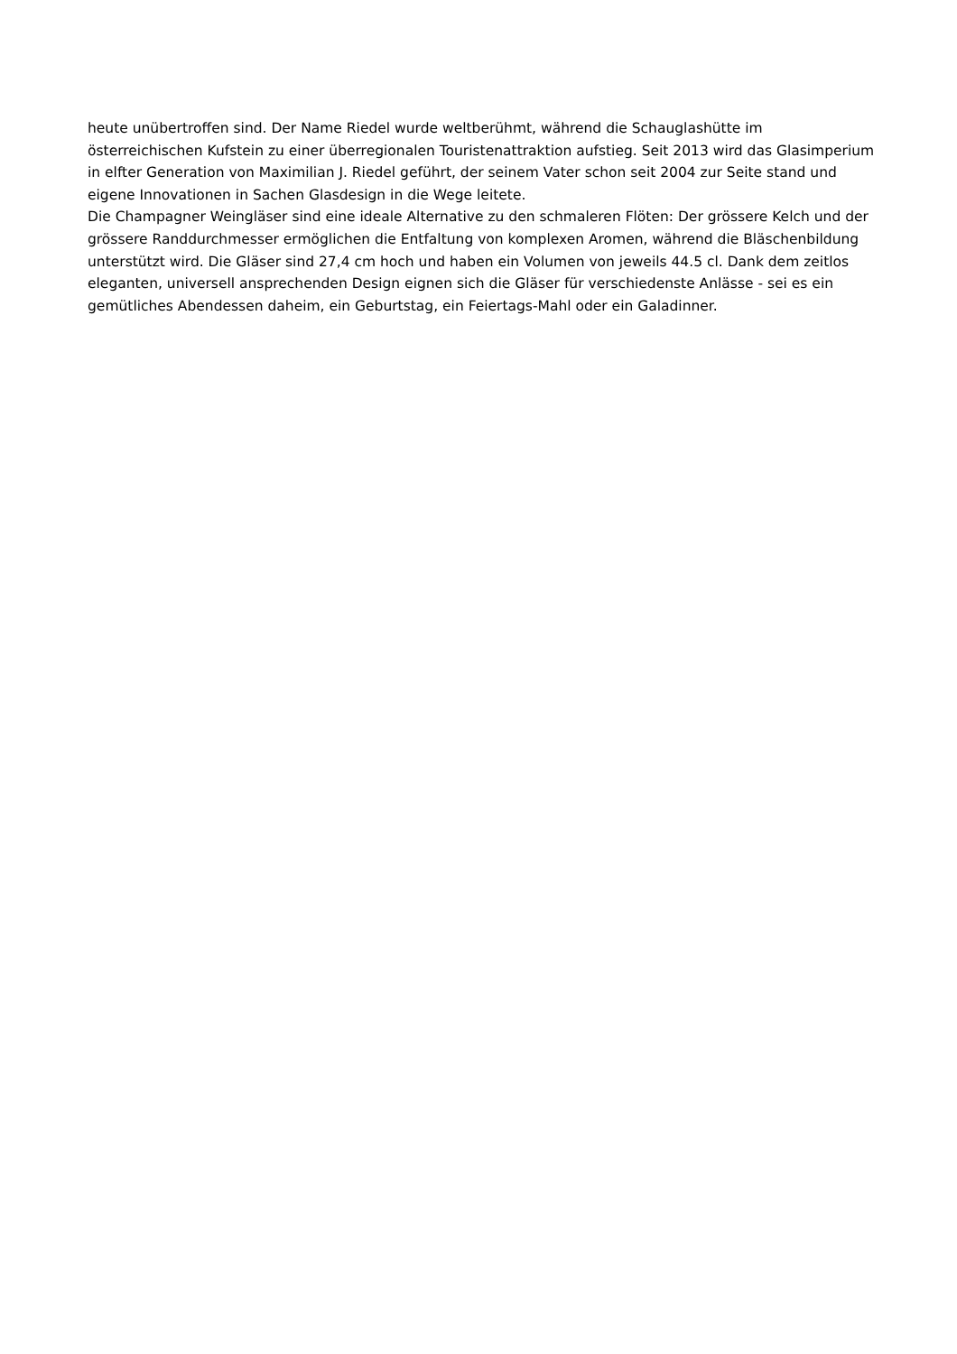heute unübertroffen sind. Der Name Riedel wurde weltberühmt, während die Schauglashütte im österreichischen Kufstein zu einer überregionalen Touristenattraktion aufstieg. Seit 2013 wird das Glasimperium in elfter Generation von Maximilian J. Riedel geführt, der seinem Vater schon seit 2004 zur Seite stand und eigene Innovationen in Sachen Glasdesign in die Wege leitete.
Die Champagner Weingläser sind eine ideale Alternative zu den schmaleren Flöten: Der grössere Kelch und der grössere Randdurchmesser ermöglichen die Entfaltung von komplexen Aromen, während die Bläschenbildung unterstützt wird. Die Gläser sind 27,4 cm hoch und haben ein Volumen von jeweils 44.5 cl. Dank dem zeitlos eleganten, universell ansprechenden Design eignen sich die Gläser für verschiedenste Anlässe - sei es ein gemütliches Abendessen daheim, ein Geburtstag, ein Feiertags-Mahl oder ein Galadinner.